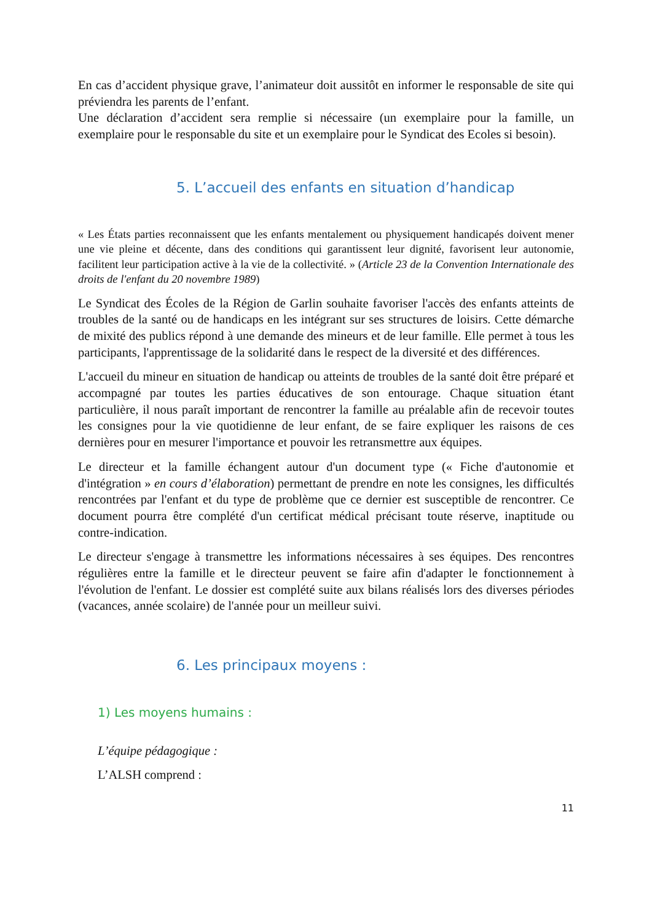En cas d’accident physique grave, l’animateur doit aussitôt en informer le responsable de site qui préviendra les parents de l’enfant.
Une déclaration d’accident sera remplie si nécessaire (un exemplaire pour la famille, un exemplaire pour le responsable du site et un exemplaire pour le Syndicat des Ecoles si besoin).
5. L’accueil des enfants en situation d’handicap
« Les États parties reconnaissent que les enfants mentalement ou physiquement handicapés doivent mener une vie pleine et décente, dans des conditions qui garantissent leur dignité, favorisent leur autonomie, facilitent leur participation active à la vie de la collectivité. » (Article 23 de la Convention Internationale des droits de l'enfant du 20 novembre 1989)
Le Syndicat des Écoles de la Région de Garlin souhaite favoriser l'accès des enfants atteints de troubles de la santé ou de handicaps en les intégrant sur ses structures de loisirs. Cette démarche de mixité des publics répond à une demande des mineurs et de leur famille. Elle permet à tous les participants, l'apprentissage de la solidarité dans le respect de la diversité et des différences.
L'accueil du mineur en situation de handicap ou atteints de troubles de la santé doit être préparé et accompagné par toutes les parties éducatives de son entourage. Chaque situation étant particulière, il nous paraît important de rencontrer la famille au préalable afin de recevoir toutes les consignes pour la vie quotidienne de leur enfant, de se faire expliquer les raisons de ces dernières pour en mesurer l'importance et pouvoir les retransmettre aux équipes.
Le directeur et la famille échangent autour d'un document type (« Fiche d'autonomie et d'intégration » en cours d’élaboration) permettant de prendre en note les consignes, les difficultés rencontrées par l'enfant et du type de problème que ce dernier est susceptible de rencontrer. Ce document pourra être complété d'un certificat médical précisant toute réserve, inaptitude ou contre-indication.
Le directeur s'engage à transmettre les informations nécessaires à ses équipes. Des rencontres régulières entre la famille et le directeur peuvent se faire afin d'adapter le fonctionnement à l'évolution de l'enfant. Le dossier est complété suite aux bilans réalisés lors des diverses périodes (vacances, année scolaire) de l'année pour un meilleur suivi.
6. Les principaux moyens :
1) Les moyens humains :
L’équipe pédagogique :
L’ALSH comprend :
11